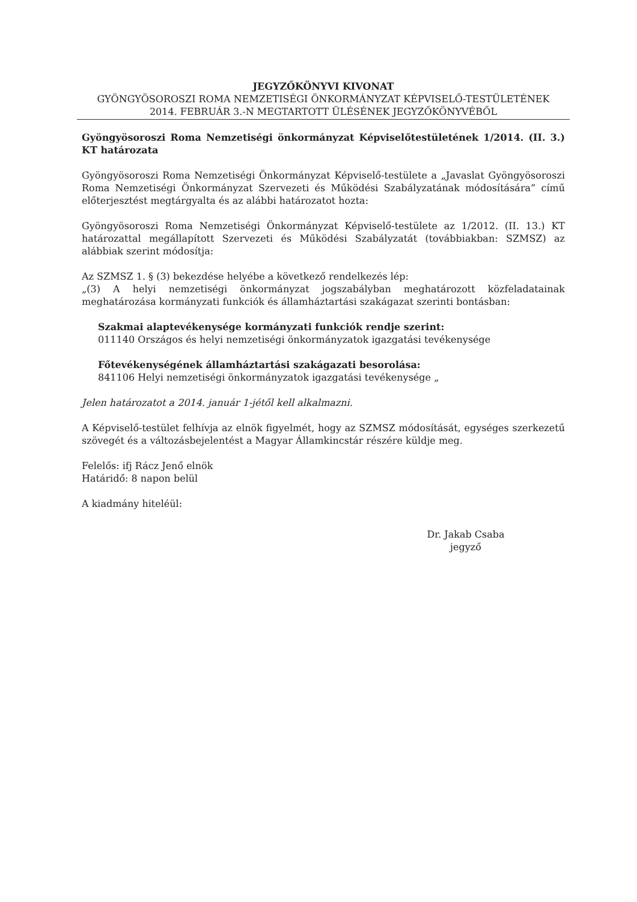JEGYZŐKÖNYVI KIVONAT
GYÖNGYÖSOROSZI ROMA NEMZETISÉGI ÖNKORMÁNYZAT KÉPVISELŐ-TESTÜLETÉNEK
2014. FEBRUÁR 3.-N MEGTARTOTT ÜLÉSÉNEK JEGYZŐKÖNYVÉBŐL
Gyöngyösoroszi Roma Nemzetiségi önkormányzat Képviselőtestületének 1/2014. (II. 3.) KT határozata
Gyöngyösoroszi Roma Nemzetiségi Önkormányzat Képviselő-testülete a „Javaslat Gyöngyösoroszi Roma Nemzetiségi Önkormányzat Szervezeti és Működési Szabályzatának módosítására” című előterjesztést megtárgyalta és az alábbi határozatot hozta:
Gyöngyösoroszi Roma Nemzetiségi Önkormányzat Képviselő-testülete az 1/2012. (II. 13.) KT határozattal megállapított Szervezeti és Működési Szabályzatát (továbbiakban: SZMSZ) az alábbiak szerint módosítja:
Az SZMSZ 1. § (3) bekezdése helyébe a következő rendelkezés lép:
„(3) A helyi nemzetiségi önkormányzat jogszabályban meghatározott közfeladatainak meghatározása kormányzati funkciók és államháztartási szakágazat szerinti bontásban:
Szakmai alaptevékenysége kormányzati funkciók rendje szerint:
011140 Országos és helyi nemzetiségi önkormányzatok igazgatási tevékenysége
Főtevékenységének államháztartási szakágazati besorolása:
841106 Helyi nemzetiségi önkormányzatok igazgatási tevékenysége „
Jelen határozatot a 2014. január 1-jétől kell alkalmazni.
A Képviselő-testület felhívja az elnök figyelmét, hogy az SZMSZ módosítását, egységes szerkezetű szövegét és a változásbejelentést a Magyar Államkincstár részére küldje meg.
Felelős: ifj Rácz Jenő elnök
Határidő: 8 napon belül
A kiadmány hiteléül:
Dr. Jakab Csaba
jegyző